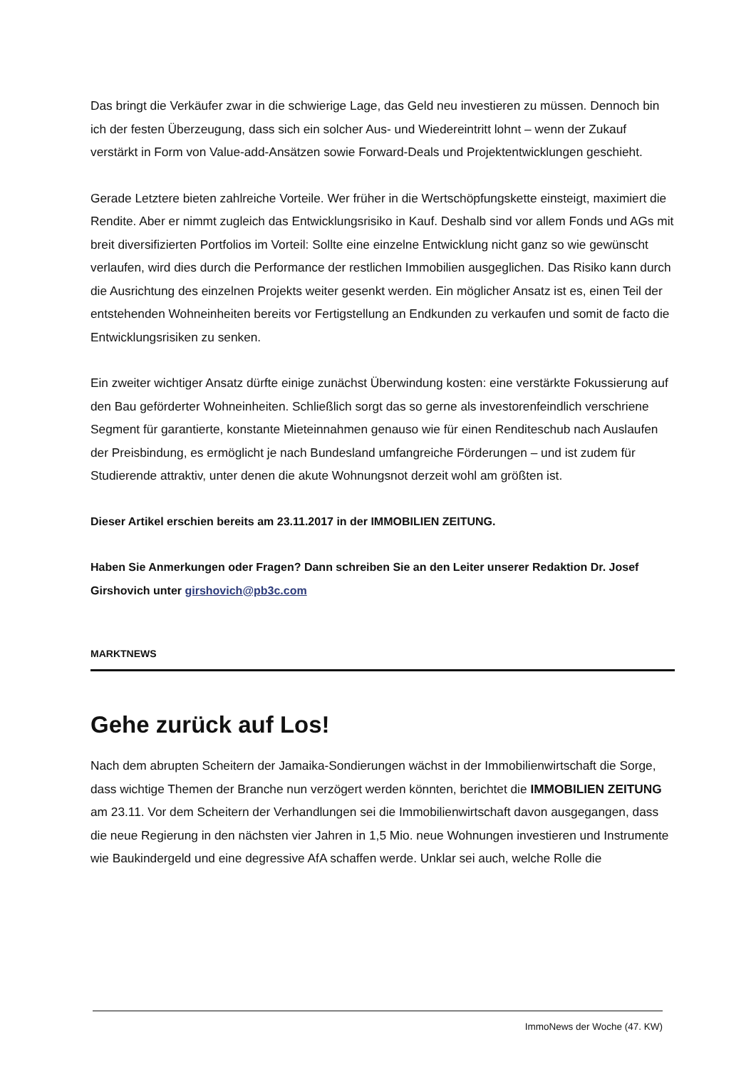Das bringt die Verkäufer zwar in die schwierige Lage, das Geld neu investieren zu müssen. Dennoch bin ich der festen Überzeugung, dass sich ein solcher Aus- und Wiedereintritt lohnt – wenn der Zukauf verstärkt in Form von Value-add-Ansätzen sowie Forward-Deals und Projektentwicklungen geschieht.
Gerade Letztere bieten zahlreiche Vorteile. Wer früher in die Wertschöpfungskette einsteigt, maximiert die Rendite. Aber er nimmt zugleich das Entwicklungsrisiko in Kauf. Deshalb sind vor allem Fonds und AGs mit breit diversifizierten Portfolios im Vorteil: Sollte eine einzelne Entwicklung nicht ganz so wie gewünscht verlaufen, wird dies durch die Performance der restlichen Immobilien ausgeglichen. Das Risiko kann durch die Ausrichtung des einzelnen Projekts weiter gesenkt werden. Ein möglicher Ansatz ist es, einen Teil der entstehenden Wohneinheiten bereits vor Fertigstellung an Endkunden zu verkaufen und somit de facto die Entwicklungsrisiken zu senken.
Ein zweiter wichtiger Ansatz dürfte einige zunächst Überwindung kosten: eine verstärkte Fokussierung auf den Bau geförderter Wohneinheiten. Schließlich sorgt das so gerne als investorenfeindlich verschriene Segment für garantierte, konstante Mieteinnahmen genauso wie für einen Renditeschub nach Auslaufen der Preisbindung, es ermöglicht je nach Bundesland umfangreiche Förderungen – und ist zudem für Studierende attraktiv, unter denen die akute Wohnungsnot derzeit wohl am größten ist.
Dieser Artikel erschien bereits am 23.11.2017 in der IMMOBILIEN ZEITUNG.
Haben Sie Anmerkungen oder Fragen? Dann schreiben Sie an den Leiter unserer Redaktion Dr. Josef Girshovich unter girshovich@pb3c.com
MARKTNEWS
Gehe zurück auf Los!
Nach dem abrupten Scheitern der Jamaika-Sondierungen wächst in der Immobilienwirtschaft die Sorge, dass wichtige Themen der Branche nun verzögert werden könnten, berichtet die IMMOBILIEN ZEITUNG am 23.11. Vor dem Scheitern der Verhandlungen sei die Immobilienwirtschaft davon ausgegangen, dass die neue Regierung in den nächsten vier Jahren in 1,5 Mio. neue Wohnungen investieren und Instrumente wie Baukindergeld und eine degressive AfA schaffen werde. Unklar sei auch, welche Rolle die
ImmoNews der Woche (47. KW)